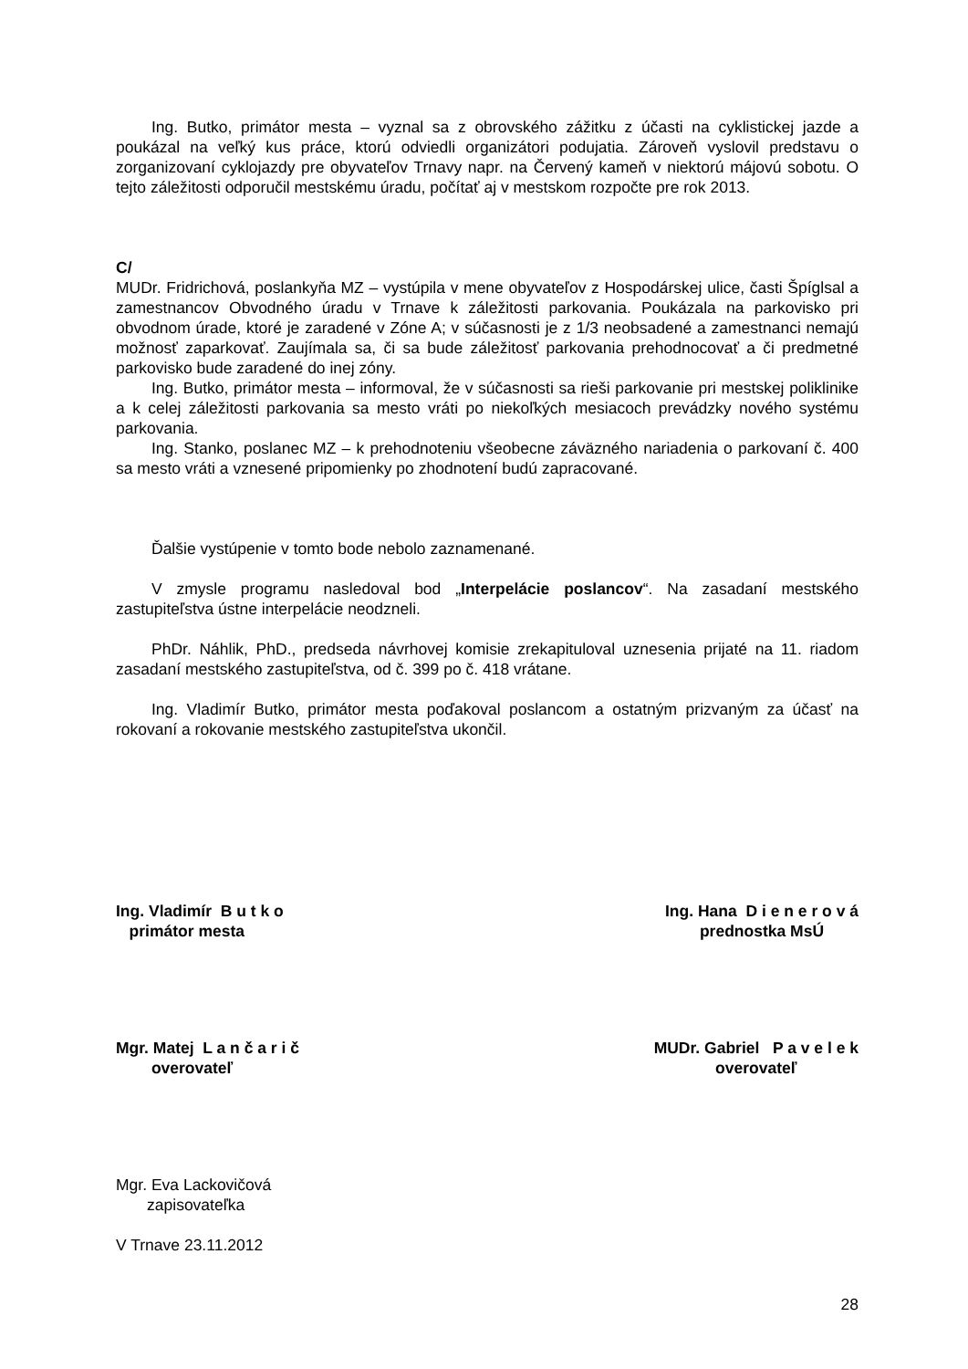Ing. Butko, primátor mesta – vyznal sa z obrovského zážitku z účasti na cyklistickej jazde a poukázal na veľký kus práce, ktorú odviedli organizátori podujatia. Zároveň vyslovil predstavu o zorganizovaní cyklojazdy pre obyvateľov Trnavy napr. na Červený kameň v niektorú májovú sobotu. O tejto záležitosti odporučil mestskému úradu, počítať aj v mestskom rozpočte pre rok 2013.
C/
MUDr. Fridrichová, poslankyňa MZ – vystúpila v mene obyvateľov z Hospodárskej ulice, časti Špíglsal a zamestnancov Obvodného úradu v Trnave k záležitosti parkovania. Poukázala na parkovisko pri obvodnom úrade, ktoré je zaradené v Zóne A; v súčasnosti je z 1/3 neobsadené a zamestnanci nemajú možnosť zaparkovať. Zaujímala sa, či sa bude záležitosť parkovania prehodnocovať a či predmetné parkovisko bude zaradené do inej zóny.
Ing. Butko, primátor mesta – informoval, že v súčasnosti sa rieši parkovanie pri mestskej poliklinike a k celej záležitosti parkovania sa mesto vráti po niekoľkých mesiacoch prevádzky nového systému parkovania.
Ing. Stanko, poslanec MZ – k prehodnoteniu všeobecne záväzného nariadenia o parkovaní č. 400 sa mesto vráti a vznesené pripomienky po zhodnotení budú zapracované.
Ďalšie vystúpenie v tomto bode nebolo zaznamenané.
V zmysle programu nasledoval bod „Interpelácie poslancov“. Na zasadaní mestského zastupiteľstva ústne interpelácie neodzneli.
PhDr. Náhlik, PhD., predseda návrhovej komisie zrekapituloval uznesenia prijaté na 11. riadom zasadaní mestského zastupiteľstva, od č. 399 po č. 418 vrátane.
Ing. Vladimír Butko, primátor mesta poďakoval poslancom a ostatným prizvaným za účasť na rokovaní a rokovanie mestského zastupiteľstva ukončil.
Ing. Vladimír B u t k o
primátor mesta
Ing. Hana D i e n e r o v á
prednostka MsÚ
Mgr. Matej L a n č a r i č
overovateľ
MUDr. Gabriel P a v e l e k
overovateľ
Mgr. Eva Lackovičová
zapisovateľka
V Trnave 23.11.2012
28